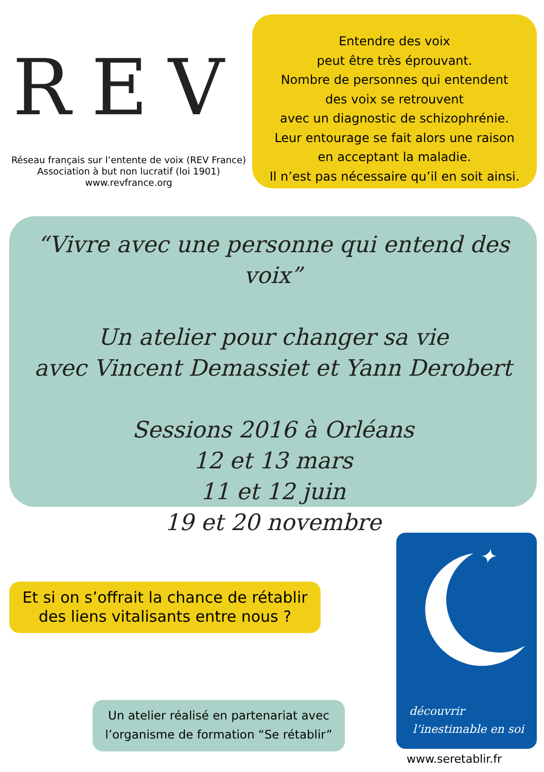REV
Réseau français sur l’entente de voix (REV France)
Association à but non lucratif (loi 1901)
www.revfrance.org
Entendre des voix
peut être très éprouvant.
Nombre de personnes qui entendent
des voix se retrouvent
avec un diagnostic de schizophrénie.
Leur entourage se fait alors une raison
en acceptant la maladie.
Il n’est pas nécessaire qu’il en soit ainsi.
“Vivre avec une personne qui entend des voix”
Un atelier pour changer sa vie
avec Vincent Demassiet et Yann Derobert
Sessions 2016 à Orléans
12 et 13 mars
11 et 12 juin
19 et 20 novembre
Et si on s’offrait la chance de rétablir des liens vitalisants entre nous ?
Un atelier réalisé en partenariat avec l’organisme de formation “Se rétablir”
✦
découvrir
l’inestimable en soi
www.seretablir.fr